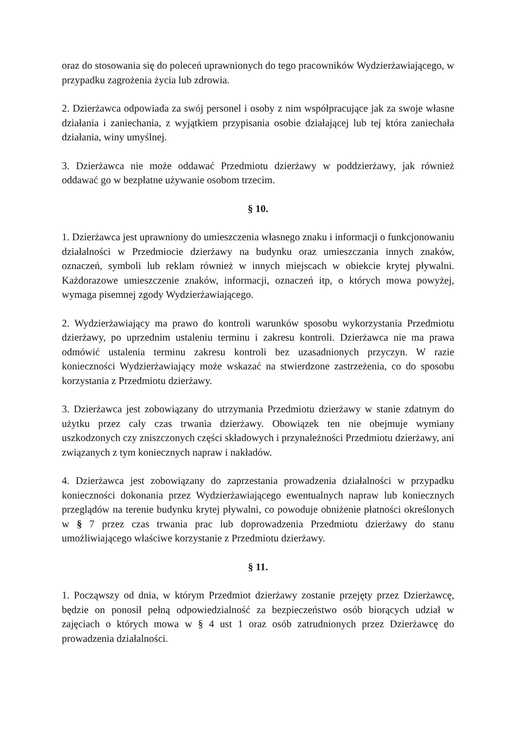oraz do stosowania się do poleceń uprawnionych do tego pracowników Wydzierżawiającego, w przypadku zagrożenia życia lub zdrowia.
2. Dzierżawca odpowiada za swój personel i osoby z nim współpracujące jak za swoje własne działania i zaniechania, z wyjątkiem przypisania osobie działającej lub tej która zaniechała działania, winy umyślnej.
3. Dzierżawca nie może oddawać Przedmiotu dzierżawy w poddzierżawy, jak również oddawać go w bezpłatne używanie osobom trzecim.
§ 10.
1. Dzierżawca jest uprawniony do umieszczenia własnego znaku i informacji o funkcjonowaniu działalności w Przedmiocie dzierżawy na budynku oraz umieszczania innych znaków, oznaczeń, symboli lub reklam również w innych miejscach w obiekcie krytej pływalni. Każdorazowe umieszczenie znaków, informacji, oznaczeń itp, o których mowa powyżej, wymaga pisemnej zgody Wydzierżawiającego.
2. Wydzierżawiający ma prawo do kontroli warunków sposobu wykorzystania Przedmiotu dzierżawy, po uprzednim ustaleniu terminu i zakresu kontroli. Dzierżawca nie ma prawa odmówić ustalenia terminu zakresu kontroli bez uzasadnionych przyczyn. W razie konieczności Wydzierżawiający może wskazać na stwierdzone zastrzeżenia, co do sposobu korzystania z Przedmiotu dzierżawy.
3. Dzierżawca jest zobowiązany do utrzymania Przedmiotu dzierżawy w stanie zdatnym do użytku przez cały czas trwania dzierżawy. Obowiązek ten nie obejmuje wymiany uszkodzonych czy zniszczonych części składowych i przynależności Przedmiotu dzierżawy, ani związanych z tym koniecznych napraw i nakładów.
4. Dzierżawca jest zobowiązany do zaprzestania prowadzenia działalności w przypadku konieczności dokonania przez Wydzierżawiającego ewentualnych napraw lub koniecznych przeglądów na terenie budynku krytej pływalni, co powoduje obniżenie płatności określonych w § 7 przez czas trwania prac lub doprowadzenia Przedmiotu dzierżawy do stanu umożliwiającego właściwe korzystanie z Przedmiotu dzierżawy.
§ 11.
1. Począwszy od dnia, w którym Przedmiot dzierżawy zostanie przejęty przez Dzierżawcę, będzie on ponosił pełną odpowiedzialność za bezpieczeństwo osób biorących udział w zajęciach o których mowa w § 4 ust 1 oraz osób zatrudnionych przez Dzierżawcę do prowadzenia działalności.